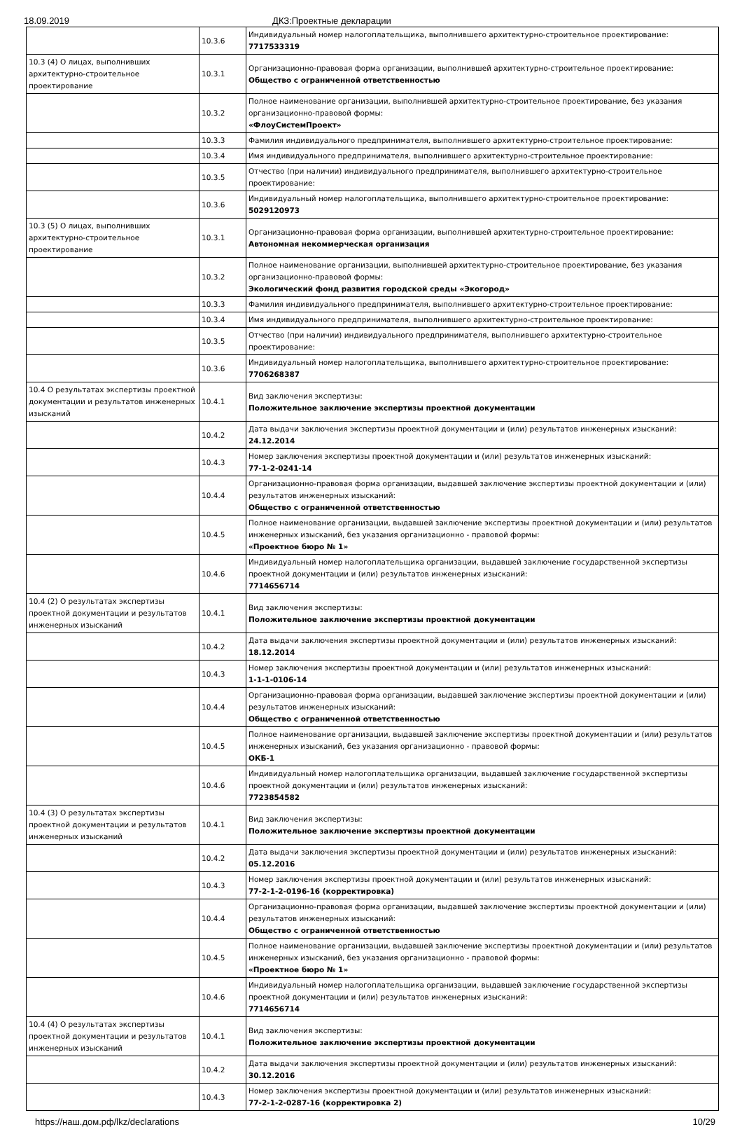18.09.2019 ДКЗ:Проектные декларации
| | 10.3.6 | Индивидуальный номер налогоплательщика, выполнившего архитектурно-строительное проектирование: 7717533319 |
| 10.3 (4) О лицах, выполнивших архитектурно-строительное проектирование | 10.3.1 | Организационно-правовая форма организации, выполнившей архитектурно-строительное проектирование: Общество с ограниченной ответственностью |
| | 10.3.2 | Полное наименование организации, выполнившей архитектурно-строительное проектирование, без указания организационно-правовой формы: «ФлоуСистемПроект» |
| | 10.3.3 | Фамилия индивидуального предпринимателя, выполнившего архитектурно-строительное проектирование: |
| | 10.3.4 | Имя индивидуального предпринимателя, выполнившего архитектурно-строительное проектирование: |
| | 10.3.5 | Отчество (при наличии) индивидуального предпринимателя, выполнившего архитектурно-строительное проектирование: |
| | 10.3.6 | Индивидуальный номер налогоплательщика, выполнившего архитектурно-строительное проектирование: 5029120973 |
| 10.3 (5) О лицах, выполнивших архитектурно-строительное проектирование | 10.3.1 | Организационно-правовая форма организации, выполнившей архитектурно-строительное проектирование: Автономная некоммерческая организация |
| | 10.3.2 | Полное наименование организации, выполнившей архитектурно-строительное проектирование, без указания организационно-правовой формы: Экологический фонд развития городской среды «Экогород» |
| | 10.3.3 | Фамилия индивидуального предпринимателя, выполнившего архитектурно-строительное проектирование: |
| | 10.3.4 | Имя индивидуального предпринимателя, выполнившего архитектурно-строительное проектирование: |
| | 10.3.5 | Отчество (при наличии) индивидуального предпринимателя, выполнившего архитектурно-строительное проектирование: |
| | 10.3.6 | Индивидуальный номер налогоплательщика, выполнившего архитектурно-строительное проектирование: 7706268387 |
| 10.4 О результатах экспертизы проектной документации и результатов инженерных изысканий | 10.4.1 | Вид заключения экспертизы: Положительное заключение экспертизы проектной документации |
| | 10.4.2 | Дата выдачи заключения экспертизы проектной документации и (или) результатов инженерных изысканий: 24.12.2014 |
| | 10.4.3 | Номер заключения экспертизы проектной документации и (или) результатов инженерных изысканий: 77-1-2-0241-14 |
| | 10.4.4 | Организационно-правовая форма организации, выдавшей заключение экспертизы проектной документации и (или) результатов инженерных изысканий: Общество с ограниченной ответственностью |
| | 10.4.5 | Полное наименование организации, выдавшей заключение экспертизы проектной документации и (или) результатов инженерных изысканий, без указания организационно - правовой формы: «Проектное бюро № 1» |
| | 10.4.6 | Индивидуальный номер налогоплательщика организации, выдавшей заключение государственной экспертизы проектной документации и (или) результатов инженерных изысканий: 7714656714 |
| 10.4 (2) О результатах экспертизы проектной документации и результатов инженерных изысканий | 10.4.1 | Вид заключения экспертизы: Положительное заключение экспертизы проектной документации |
| | 10.4.2 | Дата выдачи заключения экспертизы проектной документации и (или) результатов инженерных изысканий: 18.12.2014 |
| | 10.4.3 | Номер заключения экспертизы проектной документации и (или) результатов инженерных изысканий: 1-1-1-0106-14 |
| | 10.4.4 | Организационно-правовая форма организации, выдавшей заключение экспертизы проектной документации и (или) результатов инженерных изысканий: Общество с ограниченной ответственностью |
| | 10.4.5 | Полное наименование организации, выдавшей заключение экспертизы проектной документации и (или) результатов инженерных изысканий, без указания организационно - правовой формы: ОКБ-1 |
| | 10.4.6 | Индивидуальный номер налогоплательщика организации, выдавшей заключение государственной экспертизы проектной документации и (или) результатов инженерных изысканий: 7723854582 |
| 10.4 (3) О результатах экспертизы проектной документации и результатов инженерных изысканий | 10.4.1 | Вид заключения экспертизы: Положительное заключение экспертизы проектной документации |
| | 10.4.2 | Дата выдачи заключения экспертизы проектной документации и (или) результатов инженерных изысканий: 05.12.2016 |
| | 10.4.3 | Номер заключения экспертизы проектной документации и (или) результатов инженерных изысканий: 77-2-1-2-0196-16 (корректировка) |
| | 10.4.4 | Организационно-правовая форма организации, выдавшей заключение экспертизы проектной документации и (или) результатов инженерных изысканий: Общество с ограниченной ответственностью |
| | 10.4.5 | Полное наименование организации, выдавшей заключение экспертизы проектной документации и (или) результатов инженерных изысканий, без указания организационно - правовой формы: «Проектное бюро № 1» |
| | 10.4.6 | Индивидуальный номер налогоплательщика организации, выдавшей заключение государственной экспертизы проектной документации и (или) результатов инженерных изысканий: 7714656714 |
| 10.4 (4) О результатах экспертизы проектной документации и результатов инженерных изысканий | 10.4.1 | Вид заключения экспертизы: Положительное заключение экспертизы проектной документации |
| | 10.4.2 | Дата выдачи заключения экспертизы проектной документации и (или) результатов инженерных изысканий: 30.12.2016 |
| | 10.4.3 | Номер заключения экспертизы проектной документации и (или) результатов инженерных изысканий: 77-2-1-2-0287-16 (корректировка 2) |
https://наш.дом.рф/lkz/declarations 10/29